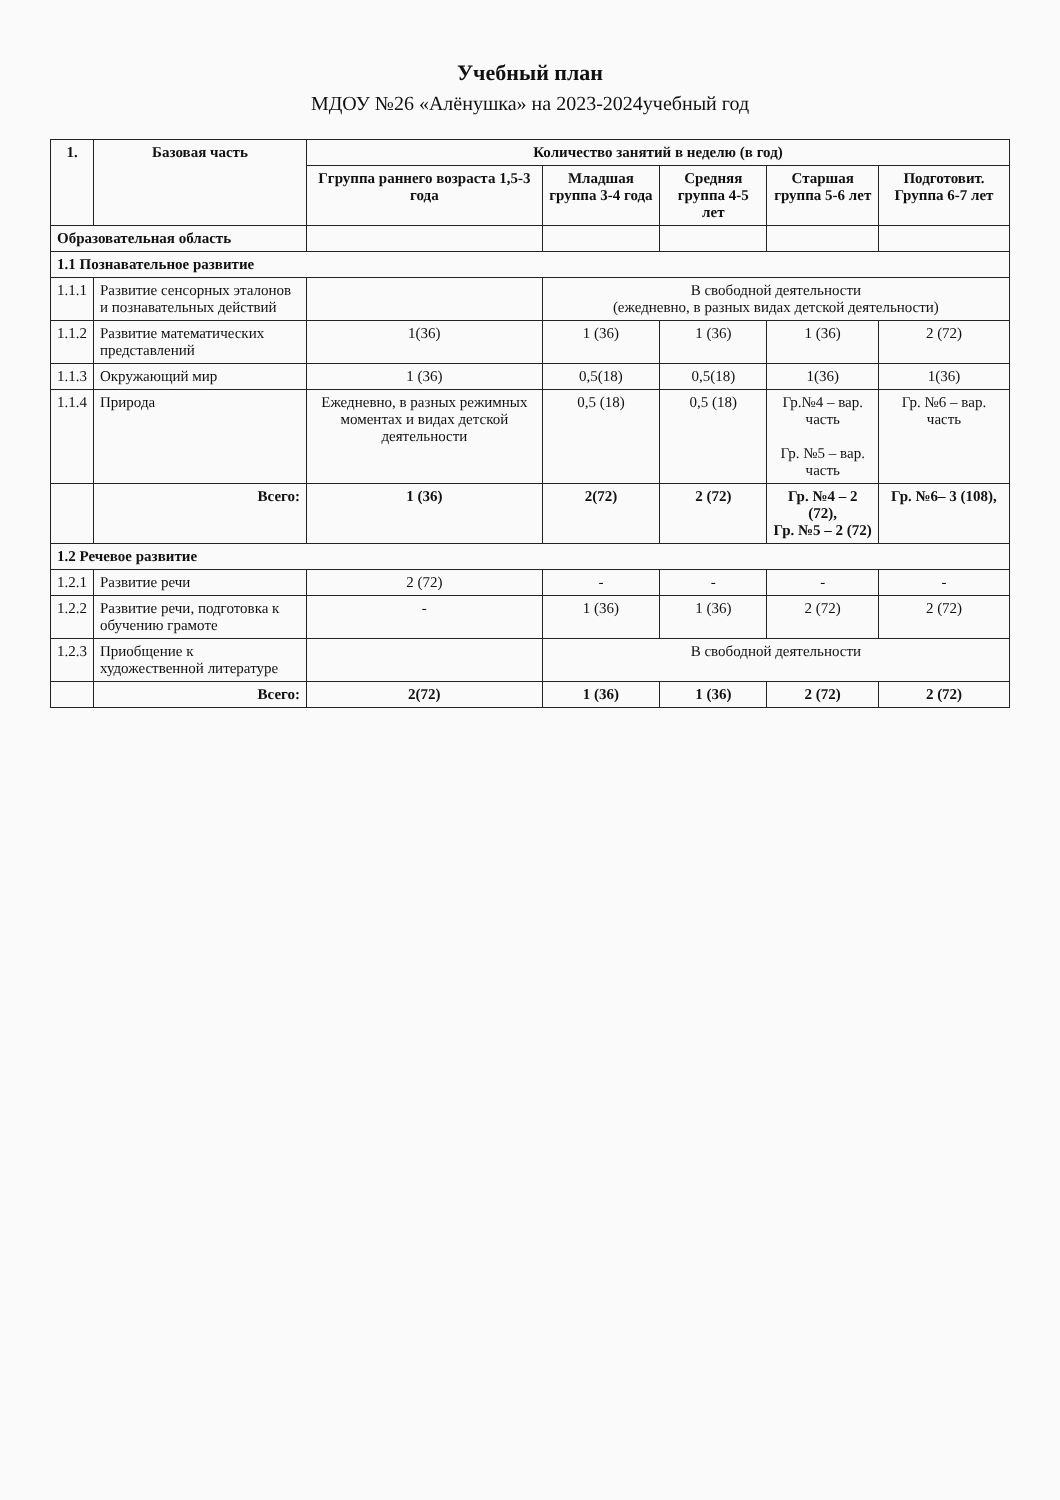Учебный план
МДОУ №26 «Алёнушка» на 2023-2024учебный год
| 1. | Базовая часть | Количество занятий в неделю (в год) | | | | |
| --- | --- | --- | --- | --- | --- | --- |
| | | Ггруппа раннего возраста 1,5-3 года | Младшая группа 3-4 года | Средняя группа 4-5 лет | Старшая группа 5-6 лет | Подготовит. Группа 6-7 лет |
| Образовательная область | | | | | | |
| 1.1 Познавательное развитие | | | | | | |
| 1.1.1 | Развитие сенсорных эталонов и познавательных действий | | В свободной деятельности (ежедневно, в разных видах детской деятельности) | | | |
| 1.1.2 | Развитие математических представлений | 1(36) | 1 (36) | 1 (36) | 1 (36) | 2 (72) |
| 1.1.3 | Окружающий мир | 1 (36) | 0,5(18) | 0,5(18) | 1(36) | 1(36) |
| 1.1.4 | Природа | Ежедневно, в разных режимных моментах и видах детской деятельности | 0,5 (18) | 0,5 (18) | Гр.№4 – вар. часть Гр. №5 – вар. часть | Гр. №6 – вар. часть |
| | Всего: | 1 (36) | 2(72) | 2 (72) | Гр. №4 – 2 (72), Гр. №5 – 2 (72) | Гр. №6– 3 (108), |
| 1.2 Речевое развитие | | | | | | |
| 1.2.1 | Развитие речи | 2 (72) | - | - | - | - |
| 1.2.2 | Развитие речи, подготовка к обучению грамоте | - | 1 (36) | 1 (36) | 2 (72) | 2 (72) |
| 1.2.3 | Приобщение к художественной литературе | | В свободной деятельности | | | |
| | Всего: | 2(72) | 1 (36) | 1 (36) | 2 (72) | 2 (72) |